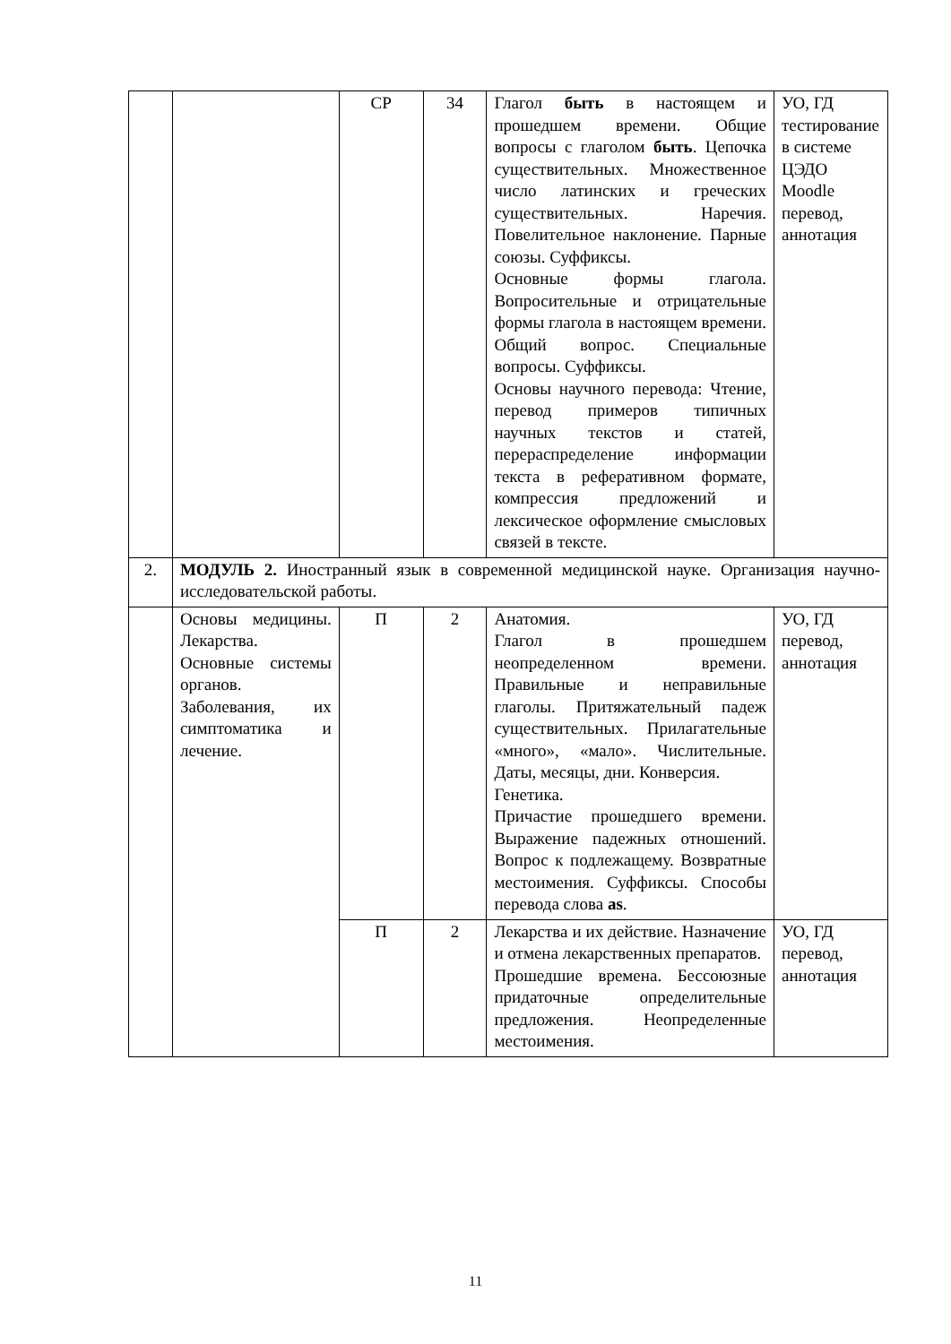| | | СР | 34 | Глагол быть в настоящем и прошедшем времени. Общие вопросы с глаголом быть . Цепочка существительных. Множественное число латинских и греческих существительных. Наречия. Повелительное наклонение. Парные союзы. Суффиксы. Основные формы глагола. Вопросительные и отрицательные формы глагола в настоящем времени. Общий вопрос. Специальные вопросы. Суффиксы. Основы научного перевода: Чтение, перевод примеров типичных научных текстов и статей, перераспределение информации текста в реферативном формате, компрессия предложений и лексическое оформление смысловых связей в тексте. | УО, ГД тестирование в системе ЦЭДО Moodle перевод, аннотация |
| 2. | МОДУЛЬ 2. Иностранный язык в современной медицинской науке. Организация научно-исследовательской работы. | | | | |
| | Основы медицины. Лекарства. Основные системы органов. Заболевания, их симптоматика и лечение. | П | 2 | Анатомия. Глагол в прошедшем неопределенном времени. Правильные и неправильные глаголы. Притяжательный падеж существительных. Прилагательные «много», «мало». Числительные. Даты, месяцы, дни. Конверсия. Генетика. Причастие прошедшего времени. Выражение падежных отношений. Вопрос к подлежащему. Возвратные местоимения. Суффиксы. Способы перевода слова as . | УО, ГД перевод, аннотация |
| | | П | 2 | Лекарства и их действие. Назначение и отмена лекарственных препаратов. Прошедшие времена. Бессоюзные придаточные определительные предложения. Неопределенные местоимения. | УО, ГД перевод, аннотация |
11